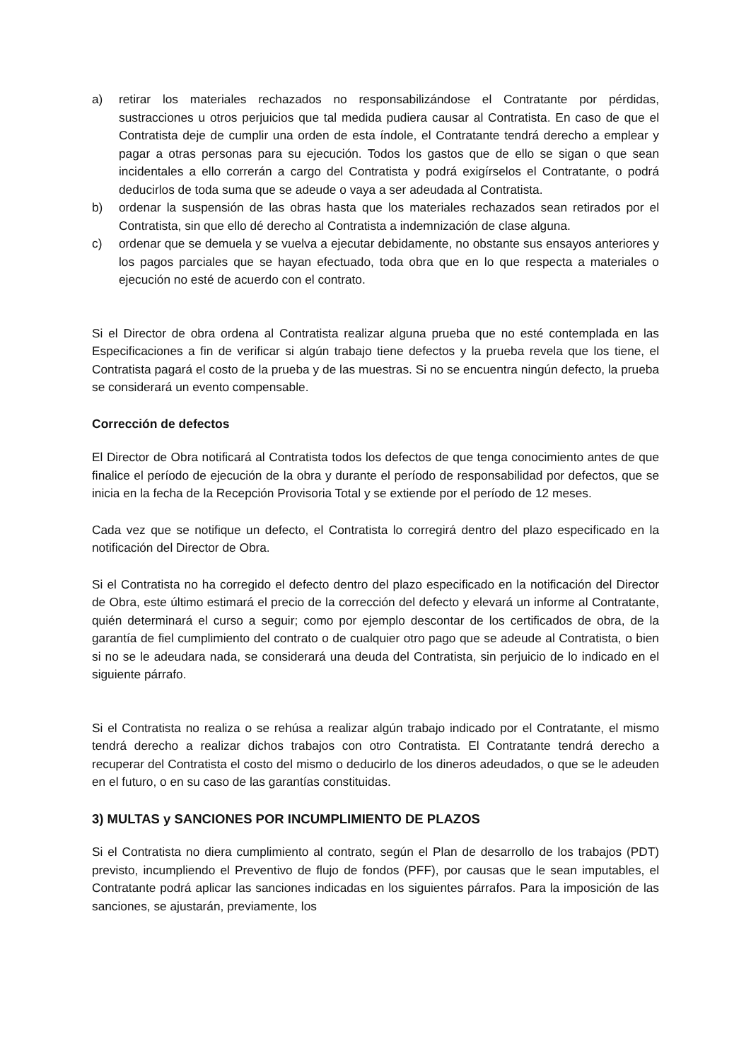a) retirar los materiales rechazados no responsabilizándose el Contratante por pérdidas, sustracciones u otros perjuicios que tal medida pudiera causar al Contratista. En caso de que el Contratista deje de cumplir una orden de esta índole, el Contratante tendrá derecho a emplear y pagar a otras personas para su ejecución. Todos los gastos que de ello se sigan o que sean incidentales a ello correrán a cargo del Contratista y podrá exigírselos el Contratante, o podrá deducirlos de toda suma que se adeude o vaya a ser adeudada al Contratista.
b) ordenar la suspensión de las obras hasta que los materiales rechazados sean retirados por el Contratista, sin que ello dé derecho al Contratista a indemnización de clase alguna.
c) ordenar que se demuela y se vuelva a ejecutar debidamente, no obstante sus ensayos anteriores y los pagos parciales que se hayan efectuado, toda obra que en lo que respecta a materiales o ejecución no esté de acuerdo con el contrato.
Si el Director de obra ordena al Contratista realizar alguna prueba que no esté contemplada en las Especificaciones a fin de verificar si algún trabajo tiene defectos y la prueba revela que los tiene, el Contratista pagará el costo de la prueba y de las muestras. Si no se encuentra ningún defecto, la prueba se considerará un evento compensable.
Corrección de defectos
El Director de Obra notificará al Contratista todos los defectos de que tenga conocimiento antes de que finalice el período de ejecución de la obra y durante el período de responsabilidad por defectos, que se inicia en la fecha de la Recepción Provisoria Total y se extiende por el período de 12 meses.
Cada vez que se notifique un defecto, el Contratista lo corregirá dentro del plazo especificado en la notificación del Director de Obra.
Si el Contratista no ha corregido el defecto dentro del plazo especificado en la notificación del Director de Obra, este último estimará el precio de la corrección del defecto y elevará un informe al Contratante, quién determinará el curso a seguir; como por ejemplo descontar de los certificados de obra, de la garantía de fiel cumplimiento del contrato o de cualquier otro pago que se adeude al Contratista, o bien si no se le adeudara nada, se considerará una deuda del Contratista, sin perjuicio de lo indicado en el siguiente párrafo.
Si el Contratista no realiza o se rehúsa a realizar algún trabajo indicado por el Contratante, el mismo tendrá derecho a realizar dichos trabajos con otro Contratista. El Contratante tendrá derecho a recuperar del Contratista el costo del mismo o deducirlo de los dineros adeudados, o que se le adeuden en el futuro, o en su caso de las garantías constituidas.
3) MULTAS y SANCIONES POR INCUMPLIMIENTO DE PLAZOS
Si el Contratista no diera cumplimiento al contrato, según el Plan de desarrollo de los trabajos (PDT) previsto, incumpliendo el Preventivo de flujo de fondos (PFF), por causas que le sean imputables, el Contratante podrá aplicar las sanciones indicadas en los siguientes párrafos. Para la imposición de las sanciones, se ajustarán, previamente, los
​